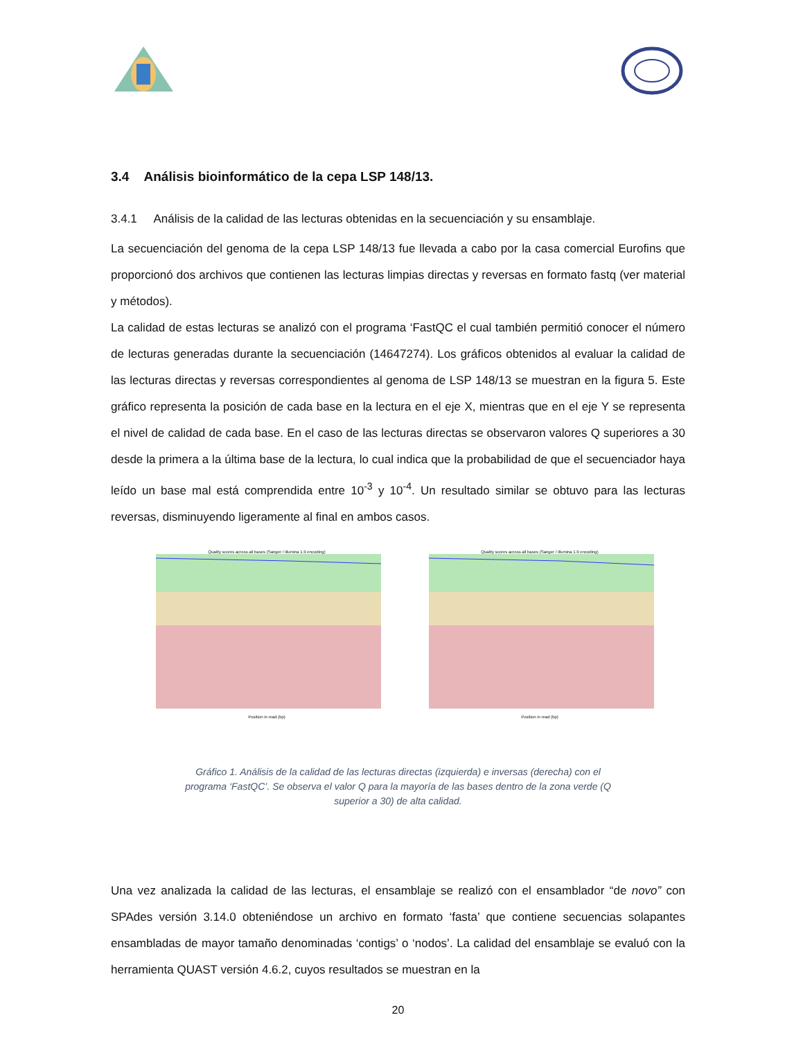3.4 Análisis bioinformático de la cepa LSP 148/13.
3.4.1 Análisis de la calidad de las lecturas obtenidas en la secuenciación y su ensamblaje.
La secuenciación del genoma de la cepa LSP 148/13 fue llevada a cabo por la casa comercial Eurofins que proporcionó dos archivos que contienen las lecturas limpias directas y reversas en formato fastq (ver material y métodos).
La calidad de estas lecturas se analizó con el programa ‘FastQC el cual también permitió conocer el número de lecturas generadas durante la secuenciación (14647274). Los gráficos obtenidos al evaluar la calidad de las lecturas directas y reversas correspondientes al genoma de LSP 148/13 se muestran en la figura 5. Este gráfico representa la posición de cada base en la lectura en el eje X, mientras que en el eje Y se representa el nivel de calidad de cada base. En el caso de las lecturas directas se observaron valores Q superiores a 30 desde la primera a la última base de la lectura, lo cual indica que la probabilidad de que el secuenciador haya leído un base mal está comprendida entre 10<sup>-3</sup> y 10<sup>-4</sup>. Un resultado similar se obtuvo para las lecturas reversas, disminuyendo ligeramente al final en ambos casos.
Quality scores across all bases (Sanger / Illumina 1.9 encoding)
Position in read (bp)
Quality scores across all bases (Sanger / Illumina 1.9 encoding)
Position in read (bp)
Gráfico 1. Análisis de la calidad de las lecturas directas (izquierda) e inversas (derecha) con el programa ‘FastQC’. Se observa el valor Q para la mayoría de las bases dentro de la zona verde (Q superior a 30) de alta calidad.
Una vez analizada la calidad de las lecturas, el ensamblaje se realizó con el ensamblador “de novo” con SPAdes versión 3.14.0 obteniéndose un archivo en formato ‘fasta’ que contiene secuencias solapantes ensambladas de mayor tamaño denominadas ‘contigs’ o ‘nodos’. La calidad del ensamblaje se evaluó con la herramienta QUAST versión 4.6.2, cuyos resultados se muestran en la
20